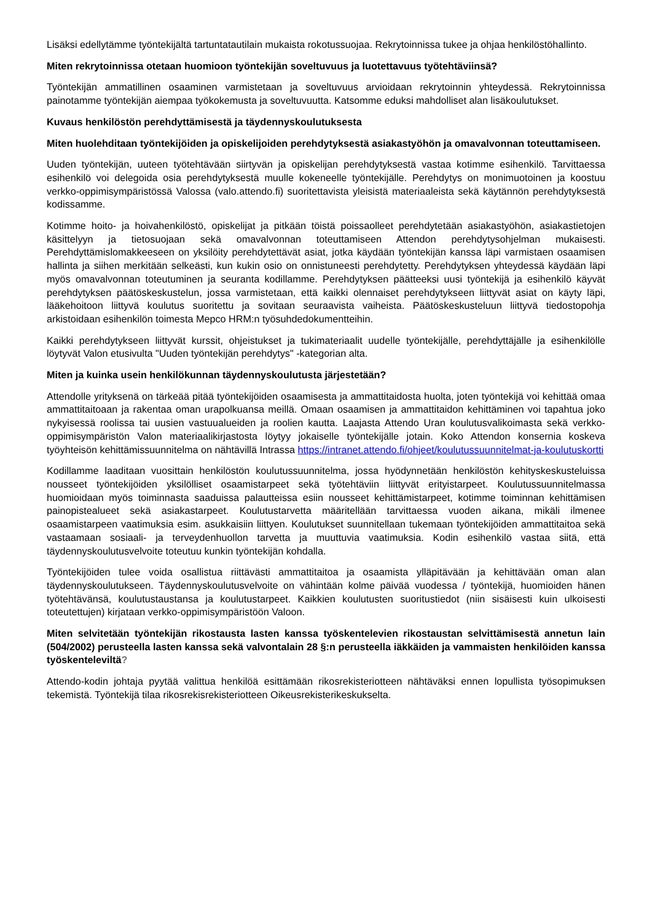Lisäksi edellytämme työntekijältä tartuntatautilain mukaista rokotussuojaa. Rekrytoinnissa tukee ja ohjaa henkilöstöhallinto.
Miten rekrytoinnissa otetaan huomioon työntekijän soveltuvuus ja luotettavuus työtehtäviinsä?
Työntekijän ammatillinen osaaminen varmistetaan ja soveltuvuus arvioidaan rekrytoinnin yhteydessä. Rekrytoinnissa painotamme työntekijän aiempaa työkokemusta ja soveltuvuutta. Katsomme eduksi mahdolliset alan lisäkoulutukset.
Kuvaus henkilöstön perehdyttämisestä ja täydennyskoulutuksesta
Miten huolehditaan työntekijöiden ja opiskelijoiden perehdytyksestä asiakastyöhön ja omavalvonnan toteuttamiseen.
Uuden työntekijän, uuteen työtehtävään siirtyvän ja opiskelijan perehdytyksestä vastaa kotimme esihenkilö. Tarvittaessa esihenkilö voi delegoida osia perehdytyksestä muulle kokeneelle työntekijälle. Perehdytys on monimuotoinen ja koostuu verkko-oppimisympäristössä Valossa (valo.attendo.fi) suoritettavista yleisistä materiaaleista sekä käytännön perehdytyksestä kodissamme.
Kotimme hoito- ja hoivahenkilöstö, opiskelijat ja pitkään töistä poissaolleet perehdytetään asiakastyöhön, asiakastietojen käsittelyyn ja tietosuojaan sekä omavalvonnan toteuttamiseen Attendon perehdytysohjelman mukaisesti. Perehdyttämislomakkeeseen on yksilöity perehdytettävät asiat, jotka käydään työntekijän kanssa läpi varmistaen osaamisen hallinta ja siihen merkitään selkeästi, kun kukin osio on onnistuneesti perehdytetty. Perehdytyksen yhteydessä käydään läpi myös omavalvonnan toteutuminen ja seuranta kodillamme. Perehdytyksen päätteeksi uusi työntekijä ja esihenkilö käyvät perehdytyksen päätöskeskustelun, jossa varmistetaan, että kaikki olennaiset perehdytykseen liittyvät asiat on käyty läpi, lääkehoitoon liittyvä koulutus suoritettu ja sovitaan seuraavista vaiheista. Päätöskeskusteluun liittyvä tiedostopohja arkistoidaan esihenkilön toimesta Mepco HRM:n työsuhdedokumentteihin.
Kaikki perehdytykseen liittyvät kurssit, ohjeistukset ja tukimateriaalit uudelle työntekijälle, perehdyttäjälle ja esihenkilölle löytyvät Valon etusivulta "Uuden työntekijän perehdytys" -kategorian alta.
Miten ja kuinka usein henkilökunnan täydennyskoulutusta järjestetään?
Attendolle yrityksenä on tärkeää pitää työntekijöiden osaamisesta ja ammattitaidosta huolta, joten työntekijä voi kehittää omaa ammattitaitoaan ja rakentaa oman urapolkuansa meillä. Omaan osaamisen ja ammattitaidon kehittäminen voi tapahtua joko nykyisessä roolissa tai uusien vastuualueiden ja roolien kautta. Laajasta Attendo Uran koulutusvalikoimasta sekä verkko-oppimisympäristön Valon materiaalikirjastosta löytyy jokaiselle työntekijälle jotain. Koko Attendon konsernia koskeva työyhteisön kehittämissuunnitelma on nähtävillä Intrassa https://intranet.attendo.fi/ohjeet/koulutussuunnitelmat-ja-koulutuskortti
Kodillamme laaditaan vuosittain henkilöstön koulutussuunnitelma, jossa hyödynnetään henkilöstön kehityskeskusteluissa nousseet työntekijöiden yksilölliset osaamistarpeet sekä työtehtäviin liittyvät erityistarpeet. Koulutussuunnitelmassa huomioidaan myös toiminnasta saaduissa palautteissa esiin nousseet kehittämistarpeet, kotimme toiminnan kehittämisen painopistealueet sekä asiakastarpeet. Koulutustarvetta määritellään tarvittaessa vuoden aikana, mikäli ilmenee osaamistarpeen vaatimuksia esim. asukkaisiin liittyen. Koulutukset suunnitellaan tukemaan työntekijöiden ammattitaitoa sekä vastaamaan sosiaali- ja terveydenhuollon tarvetta ja muuttuvia vaatimuksia. Kodin esihenkilö vastaa siitä, että täydennyskoulutusvelvoite toteutuu kunkin työntekijän kohdalla.
Työntekijöiden tulee voida osallistua riittävästi ammattitaitoa ja osaamista ylläpitävään ja kehittävään oman alan täydennyskoulutukseen. Täydennyskoulutusvelvoite on vähintään kolme päivää vuodessa / työntekijä, huomioiden hänen työtehtävänsä, koulutustaustansa ja koulutustarpeet. Kaikkien koulutusten suoritustiedot (niin sisäisesti kuin ulkoisesti toteutettujen) kirjataan verkko-oppimisympäristöön Valoon.
Miten selvitetään työntekijän rikostausta lasten kanssa työskentelevien rikostaustan selvittämisestä annetun lain (504/2002) perusteella lasten kanssa sekä valvontalain 28 §:n perusteella iäkkäiden ja vammaisten henkilöiden kanssa työskenteleviltä?
Attendo-kodin johtaja pyytää valittua henkilöä esittämään rikosrekisteriotteen nähtäväksi ennen lopullista työsopimuksen tekemistä. Työntekijä tilaa rikosrekisrekisteriotteen Oikeusrekisterikeskukselta.